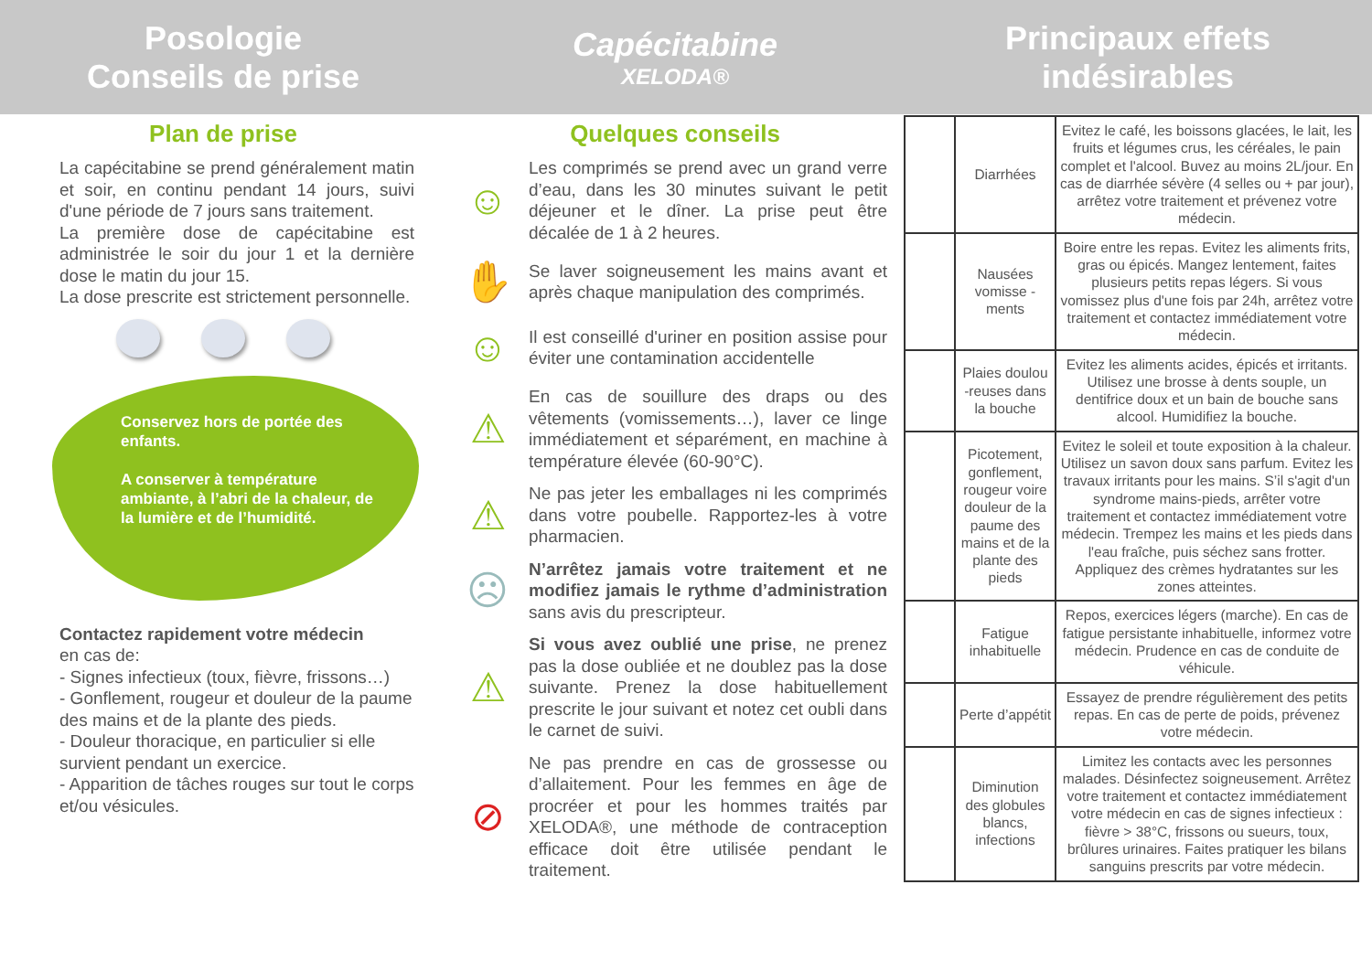Posologie
Conseils de prise
Plan de prise
La capécitabine se prend généralement matin et soir, en continu pendant 14 jours, suivi d'une période de 7 jours sans traitement.
La première dose de capécitabine est administrée le soir du jour 1 et la dernière dose le matin du jour 15.
La dose prescrite est strictement personnelle.
Conservez hors de portée des enfants.
A conserver à température ambiante, à l’abri de la chaleur, de la lumière et de l’humidité.
Contactez rapidement votre médecin
en cas de:
- Signes infectieux (toux, fièvre, frissons…)
- Gonflement, rougeur et douleur de la paume des mains et de la plante des pieds.
- Douleur thoracique, en particulier si elle survient pendant un exercice.
- Apparition de tâches rouges sur tout le corps et/ou vésicules.
Capécitabine
XELODA®
Quelques conseils
☺
Les comprimés se prend avec un grand verre d’eau, dans les 30 minutes suivant le petit déjeuner et le dîner. La prise peut être décalée de 1 à 2 heures.
✋
Se laver soigneusement les mains avant et après chaque manipulation des comprimés.
☺
Il est conseillé d'uriner en position assise pour éviter une contamination accidentelle
⚠
En cas de souillure des draps ou des vêtements (vomissements…), laver ce linge immédiatement et séparément, en machine à température élevée (60-90°C).
⚠
Ne pas jeter les emballages ni les comprimés dans votre poubelle. Rapportez-les à votre pharmacien.
☹
N’arrêtez jamais votre traitement et ne modifiez jamais le rythme d’administration sans avis du prescripteur.
⚠
Si vous avez oublié une prise, ne prenez pas la dose oubliée et ne doublez pas la dose suivante. Prenez la dose habituellement prescrite le jour suivant et notez cet oubli dans le carnet de suivi.
⊘
Ne pas prendre en cas de grossesse ou d’allaitement. Pour les femmes en âge de procréer et pour les hommes traités par XELODA®, une méthode de contraception efficace doit être utilisée pendant le traitement.
Principaux effets
indésirables
| | Diarrhées | Evitez le café, les boissons glacées, le lait, les fruits et légumes crus, les céréales, le pain complet et l'alcool. Buvez au moins 2L/jour. En cas de diarrhée sévère (4 selles ou + par jour), arrêtez votre traitement et prévenez votre médecin. |
| | Nausées vomisse -ments | Boire entre les repas. Evitez les aliments frits, gras ou épicés. Mangez lentement, faites plusieurs petits repas légers. Si vous vomissez plus d'une fois par 24h, arrêtez votre traitement et contactez immédiatement votre médecin. |
| | Plaies doulou -reuses dans la bouche | Evitez les aliments acides, épicés et irritants. Utilisez une brosse à dents souple, un dentifrice doux et un bain de bouche sans alcool. Humidifiez la bouche. |
| | Picotement, gonflement, rougeur voire douleur de la paume des mains et de la plante des pieds | Evitez le soleil et toute exposition à la chaleur. Utilisez un savon doux sans parfum. Evitez les travaux irritants pour les mains. S’il s'agit d'un syndrome mains-pieds, arrêter votre traitement et contactez immédiatement votre médecin. Trempez les mains et les pieds dans l'eau fraîche, puis séchez sans frotter. Appliquez des crèmes hydratantes sur les zones atteintes. |
| | Fatigue inhabituelle | Repos, exercices légers (marche). En cas de fatigue persistante inhabituelle, informez votre médecin. Prudence en cas de conduite de véhicule. |
| | Perte d’appétit | Essayez de prendre régulièrement des petits repas. En cas de perte de poids, prévenez votre médecin. |
| | Diminution des globules blancs, infections | Limitez les contacts avec les personnes malades. Désinfectez soigneusement. Arrêtez votre traitement et contactez immédiatement votre médecin en cas de signes infectieux : fièvre > 38°C, frissons ou sueurs, toux, brûlures urinaires. Faites pratiquer les bilans sanguins prescrits par votre médecin. |